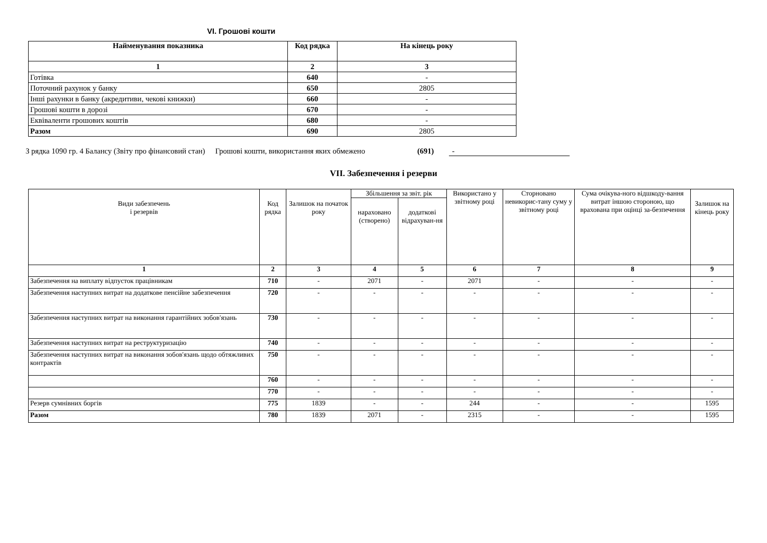VI. Грошові кошти
| Найменування показника | Код рядка | На кінець року |
| --- | --- | --- |
| 1 | 2 | 3 |
| Готівка | 640 | - |
| Поточний рахунок у банку | 650 | 2805 |
| Інші рахунки в банку (акредитиви, чекові книжки) | 660 | - |
| Грошові кошти в дорозі | 670 | - |
| Еквіваленти грошових коштів | 680 | - |
| Разом | 690 | 2805 |
З рядка 1090 гр. 4 Балансу (Звіту про фінансовий стан) Грошові кошти, використання яких обмежено (691) -
VII. Забезпечення і резерви
| Види забезпечень і резервів | Код рядка | Залишок на початок року | Збільшення за звіт. рік | | Використано у звітному році | Сторновано невикорис-тану суму у звітному році | Сума очікува-ного відшкоду-вання витрат іншою стороною, що врахована при оцінці за-безпечення | Залишок на кінець року |
| --- | --- | --- | --- | --- | --- | --- | --- | --- |
| | | | нараховано (створено) | додаткові відрахуван-ня | | | | |
| 1 | 2 | 3 | 4 | 5 | 6 | 7 | 8 | 9 |
| Забезпечення на виплату відпусток працівникам | 710 | - | 2071 | - | 2071 | - | - | - |
| Забезпечення наступних витрат на додаткове пенсійне забезпечення | 720 | - | - | - | - | - | - | - |
| Забезпечення наступних витрат на виконання гарантійних зобов'язань | 730 | - | - | - | - | - | - | - |
| Забезпечення наступних витрат на реструктуризацію | 740 | - | - | - | - | - | - | - |
| Забезпечення наступних витрат на виконання зобов'язань щодо обтяжливих контрактів | 750 | - | - | - | - | - | - | - |
| | 760 | - | - | - | - | - | - | - |
| | 770 | - | - | - | - | - | - | - |
| Резерв сумнівних боргів | 775 | 1839 | - | - | 244 | - | - | 1595 |
| Разом | 780 | 1839 | 2071 | - | 2315 | - | - | 1595 |